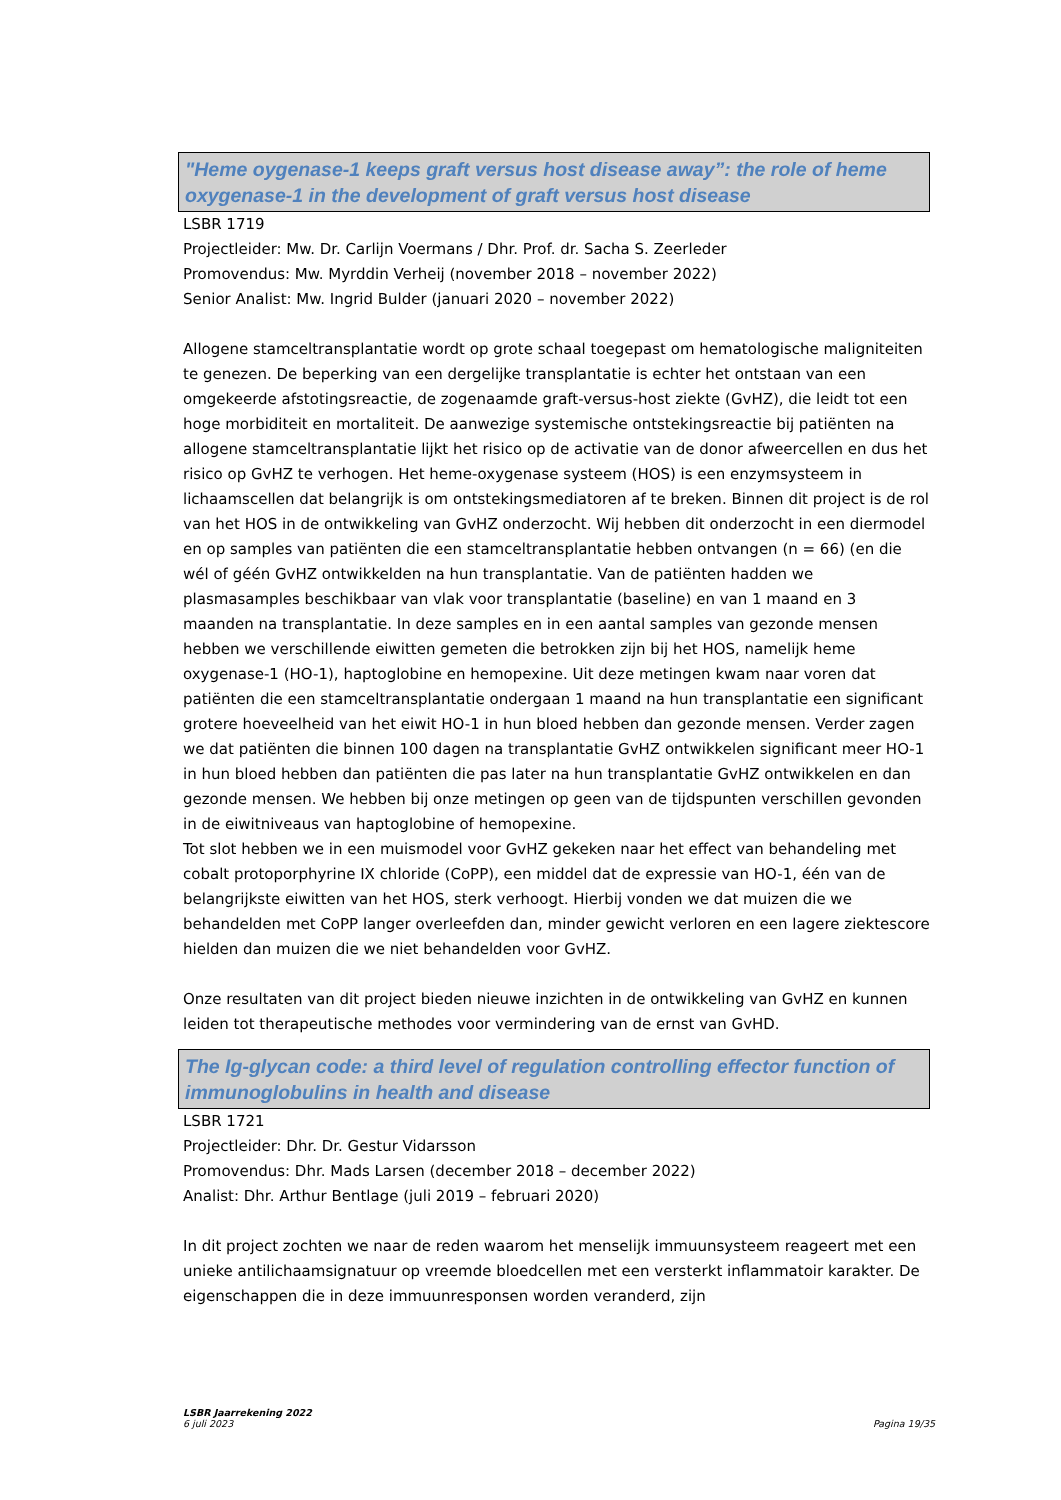"Heme oygenase-1 keeps graft versus host disease away”: the role of heme oxygenase-1 in the development of graft versus host disease
LSBR 1719
Projectleider: Mw. Dr. Carlijn Voermans / Dhr. Prof. dr. Sacha S. Zeerleder
Promovendus: Mw. Myrddin Verheij (november 2018 – november 2022)
Senior Analist: Mw. Ingrid Bulder (januari 2020 – november 2022)
Allogene stamceltransplantatie wordt op grote schaal toegepast om hematologische maligniteiten te genezen. De beperking van een dergelijke transplantatie is echter het ontstaan van een omgekeerde afstotingsreactie, de zogenaamde graft-versus-host ziekte (GvHZ), die leidt tot een hoge morbiditeit en mortaliteit. De aanwezige systemische ontstekingsreactie bij patiënten na allogene stamceltransplantatie lijkt het risico op de activatie van de donor afweercellen en dus het risico op GvHZ te verhogen. Het heme-oxygenase systeem (HOS) is een enzymsysteem in lichaamscellen dat belangrijk is om ontstekingsmediatoren af te breken. Binnen dit project is de rol van het HOS in de ontwikkeling van GvHZ onderzocht. Wij hebben dit onderzocht in een diermodel en op samples van patiënten die een stamceltransplantatie hebben ontvangen (n = 66) (en die wél of géén GvHZ ontwikkelden na hun transplantatie. Van de patiënten hadden we plasmasamples beschikbaar van vlak voor transplantatie (baseline) en van 1 maand en 3 maanden na transplantatie. In deze samples en in een aantal samples van gezonde mensen hebben we verschillende eiwitten gemeten die betrokken zijn bij het HOS, namelijk heme oxygenase-1 (HO-1), haptoglobine en hemopexine. Uit deze metingen kwam naar voren dat patiënten die een stamceltransplantatie ondergaan 1 maand na hun transplantatie een significant grotere hoeveelheid van het eiwit HO-1 in hun bloed hebben dan gezonde mensen. Verder zagen we dat patiënten die binnen 100 dagen na transplantatie GvHZ ontwikkelen significant meer HO-1 in hun bloed hebben dan patiënten die pas later na hun transplantatie GvHZ ontwikkelen en dan gezonde mensen. We hebben bij onze metingen op geen van de tijdspunten verschillen gevonden in de eiwitniveaus van haptoglobine of hemopexine.
Tot slot hebben we in een muismodel voor GvHZ gekeken naar het effect van behandeling met cobalt protoporphyrine IX chloride (CoPP), een middel dat de expressie van HO-1, één van de belangrijkste eiwitten van het HOS, sterk verhoogt. Hierbij vonden we dat muizen die we behandelden met CoPP langer overleefden dan, minder gewicht verloren en een lagere ziektescore hielden dan muizen die we niet behandelden voor GvHZ.
Onze resultaten van dit project bieden nieuwe inzichten in de ontwikkeling van GvHZ en kunnen leiden tot therapeutische methodes voor vermindering van de ernst van GvHD.
The Ig-glycan code: a third level of regulation controlling effector function of immunoglobulins in health and disease
LSBR 1721
Projectleider: Dhr. Dr. Gestur Vidarsson
Promovendus: Dhr. Mads Larsen (december 2018 – december 2022)
Analist: Dhr. Arthur Bentlage (juli 2019 – februari 2020)
In dit project zochten we naar de reden waarom het menselijk immuunsysteem reageert met een unieke antilichaamsignatuur op vreemde bloedcellen met een versterkt inflammatoir karakter. De eigenschappen die in deze immuunresponsen worden veranderd, zijn
LSBR Jaarrekening 2022
6 juli 2023
Pagina 19/35